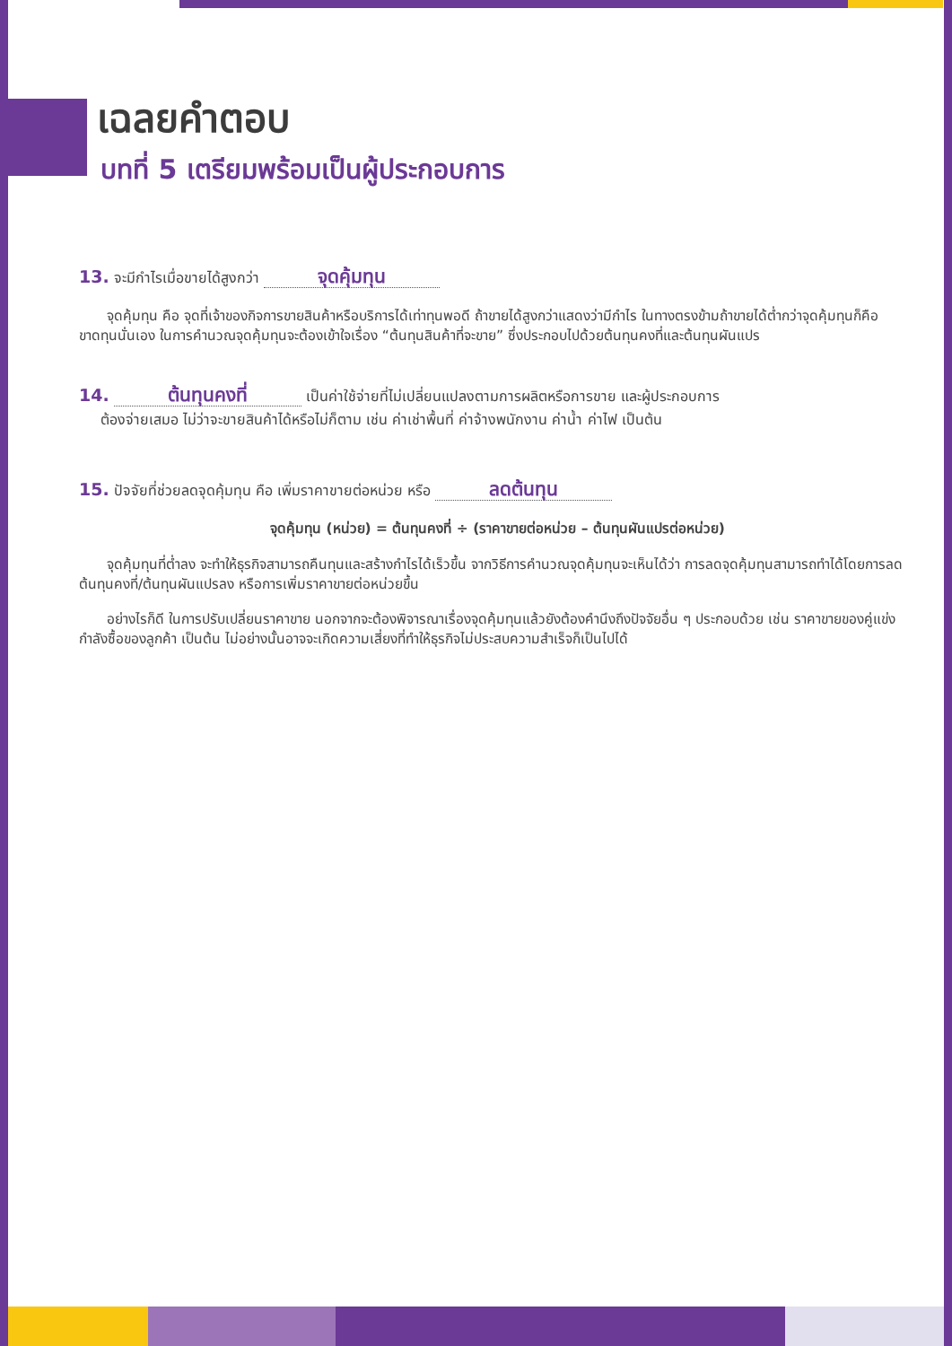เฉลยคำตอบ
บทที่ 5 เตรียมพร้อมเป็นผู้ประกอบการ
13. จะมีกำไรเมื่อขายได้สูงกว่า จุดคุ้มทุน
  จุดคุ้มทุน คือ จุดที่เจ้าของกิจการขายสินค้าหรือบริการได้เท่าทุนพอดี ถ้าขายได้สูงกว่าแสดงว่ามีกำไร ในทางตรงข้ามถ้าขายได้ต่ำกว่าจุดคุ้มทุนก็คือขาดทุนนั่นเอง ในการคำนวณจุดคุ้มทุนจะต้องเข้าใจเรื่อง “ต้นทุนสินค้าที่จะขาย” ซึ่งประกอบไปด้วยต้นทุนคงที่และต้นทุนผันแปร
14. ต้นทุนคงที่ เป็นค่าใช้จ่ายที่ไม่เปลี่ยนแปลงตามการผลิตหรือการขาย และผู้ประกอบการ
  ต้องจ่ายเสมอ ไม่ว่าจะขายสินค้าได้หรือไม่ก็ตาม เช่น ค่าเช่าพื้นที่ ค่าจ้างพนักงาน ค่าน้ำ ค่าไฟ เป็นต้น
15. ปัจจัยที่ช่วยลดจุดคุ้มทุน คือ เพิ่มราคาขายต่อหน่วย หรือ ลดต้นทุน
จุดคุ้มทุน (หน่วย) = ต้นทุนคงที่ ÷ (ราคาขายต่อหน่วย – ต้นทุนผันแปรต่อหน่วย)
  จุดคุ้มทุนที่ต่ำลง จะทำให้ธุรกิจสามารถคืนทุนและสร้างกำไรได้เร็วขึ้น จากวิธีการคำนวณจุดคุ้มทุนจะเห็นได้ว่า การลดจุดคุ้มทุนสามารถทำได้โดยการลดต้นทุนคงที่/ต้นทุนผันแปรลง หรือการเพิ่มราคาขายต่อหน่วยขึ้น
  อย่างไรก็ดี ในการปรับเปลี่ยนราคาขาย นอกจากจะต้องพิจารณาเรื่องจุดคุ้มทุนแล้วยังต้องคำนึงถึงปัจจัยอื่น ๆ ประกอบด้วย เช่น ราคาขายของคู่แข่ง กำลังซื้อของลูกค้า เป็นต้น ไม่อย่างนั้นอาจจะเกิดความเสี่ยงที่ทำให้ธุรกิจไม่ประสบความสำเร็จก็เป็นไปได้